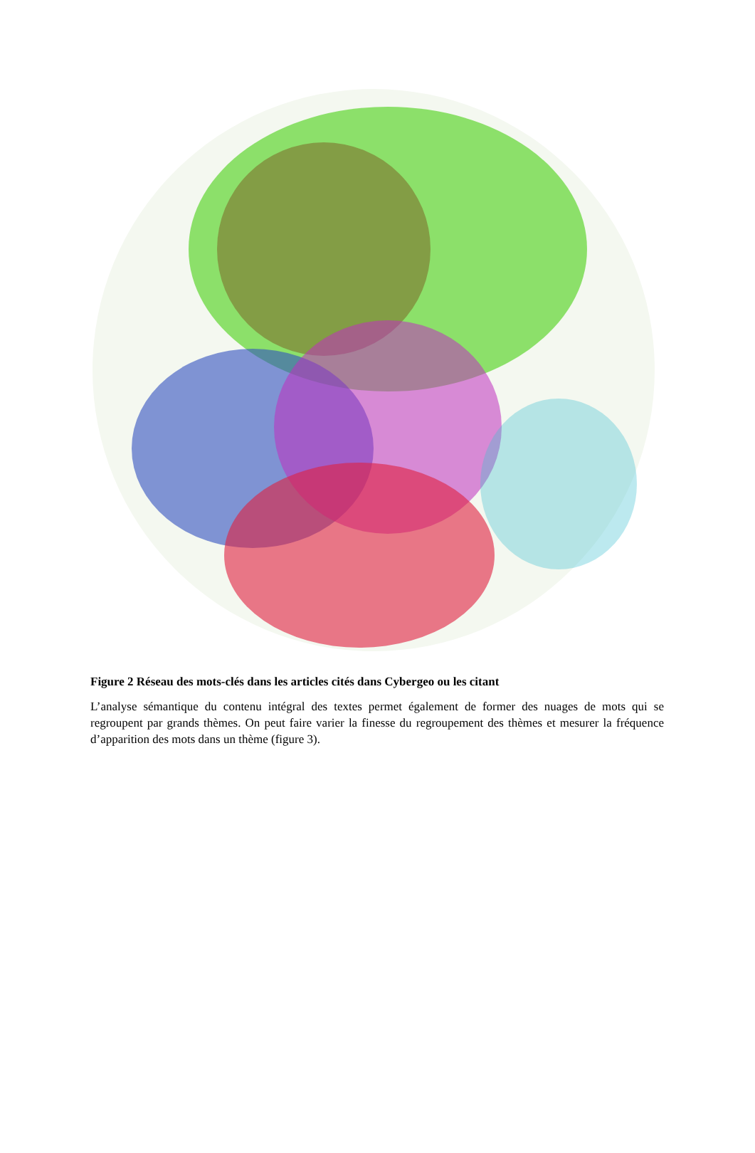Figure 2 Réseau des mots-clés dans les articles cités dans Cybergeo ou les citant
L’analyse sémantique du contenu intégral des textes permet également de former des nuages de mots qui se regroupent par grands thèmes. On peut faire varier la finesse du regroupement des thèmes et mesurer la fréquence d’apparition des mots dans un thème (figure 3).